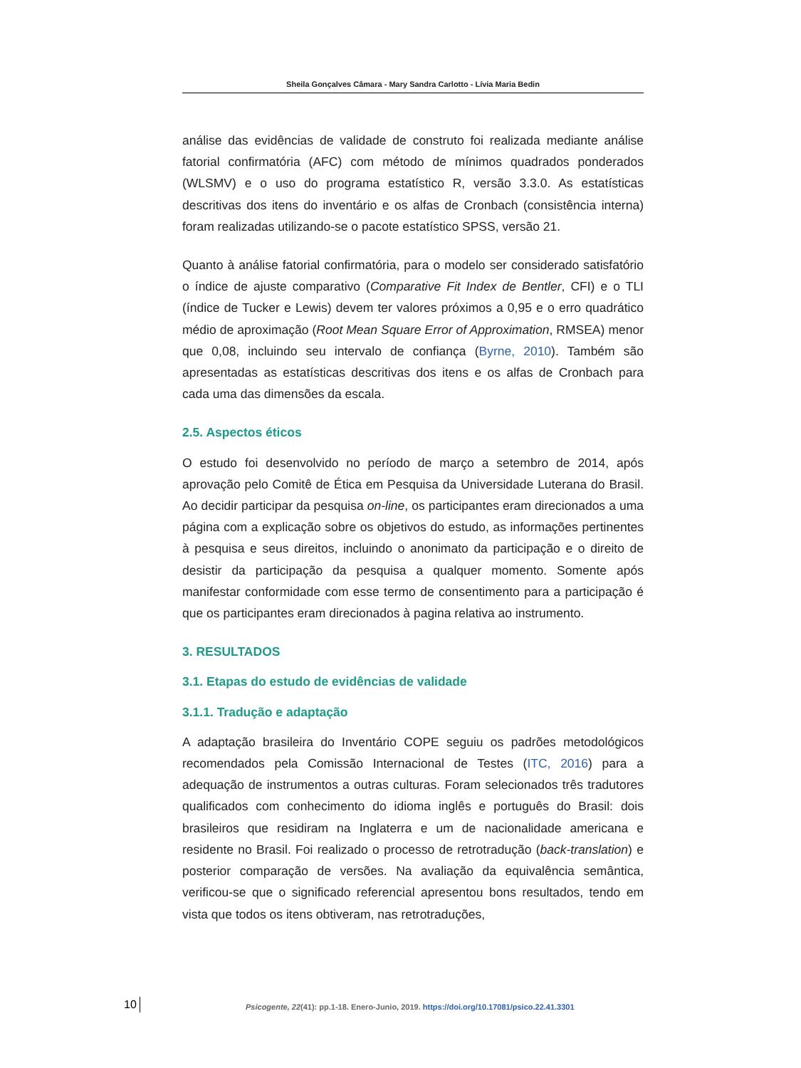Sheila Gonçalves Câmara - Mary Sandra Carlotto - Lívia Maria Bedin
análise das evidências de validade de construto foi realizada mediante análise fatorial confirmatória (AFC) com método de mínimos quadrados ponderados (WLSMV) e o uso do programa estatístico R, versão 3.3.0. As estatísticas descritivas dos itens do inventário e os alfas de Cronbach (consistência interna) foram realizadas utilizando-se o pacote estatístico SPSS, versão 21.
Quanto à análise fatorial confirmatória, para o modelo ser considerado satisfatório o índice de ajuste comparativo (Comparative Fit Index de Bentler, CFI) e o TLI (índice de Tucker e Lewis) devem ter valores próximos a 0,95 e o erro quadrático médio de aproximação (Root Mean Square Error of Approximation, RMSEA) menor que 0,08, incluindo seu intervalo de confiança (Byrne, 2010). Também são apresentadas as estatísticas descritivas dos itens e os alfas de Cronbach para cada uma das dimensões da escala.
2.5. Aspectos éticos
O estudo foi desenvolvido no período de março a setembro de 2014, após aprovação pelo Comitê de Ética em Pesquisa da Universidade Luterana do Brasil. Ao decidir participar da pesquisa on-line, os participantes eram direcionados a uma página com a explicação sobre os objetivos do estudo, as informações pertinentes à pesquisa e seus direitos, incluindo o anonimato da participação e o direito de desistir da participação da pesquisa a qualquer momento. Somente após manifestar conformidade com esse termo de consentimento para a participação é que os participantes eram direcionados à pagina relativa ao instrumento.
3. RESULTADOS
3.1. Etapas do estudo de evidências de validade
3.1.1. Tradução e adaptação
A adaptação brasileira do Inventário COPE seguiu os padrões metodológicos recomendados pela Comissão Internacional de Testes (ITC, 2016) para a adequação de instrumentos a outras culturas. Foram selecionados três tradutores qualificados com conhecimento do idioma inglês e português do Brasil: dois brasileiros que residiram na Inglaterra e um de nacionalidade americana e residente no Brasil. Foi realizado o processo de retrotradução (back-translation) e posterior comparação de versões. Na avaliação da equivalência semântica, verificou-se que o significado referencial apresentou bons resultados, tendo em vista que todos os itens obtiveram, nas retrotraduções,
10 Psicogente, 22(41): pp.1-18. Enero-Junio, 2019. https://doi.org/10.17081/psico.22.41.3301